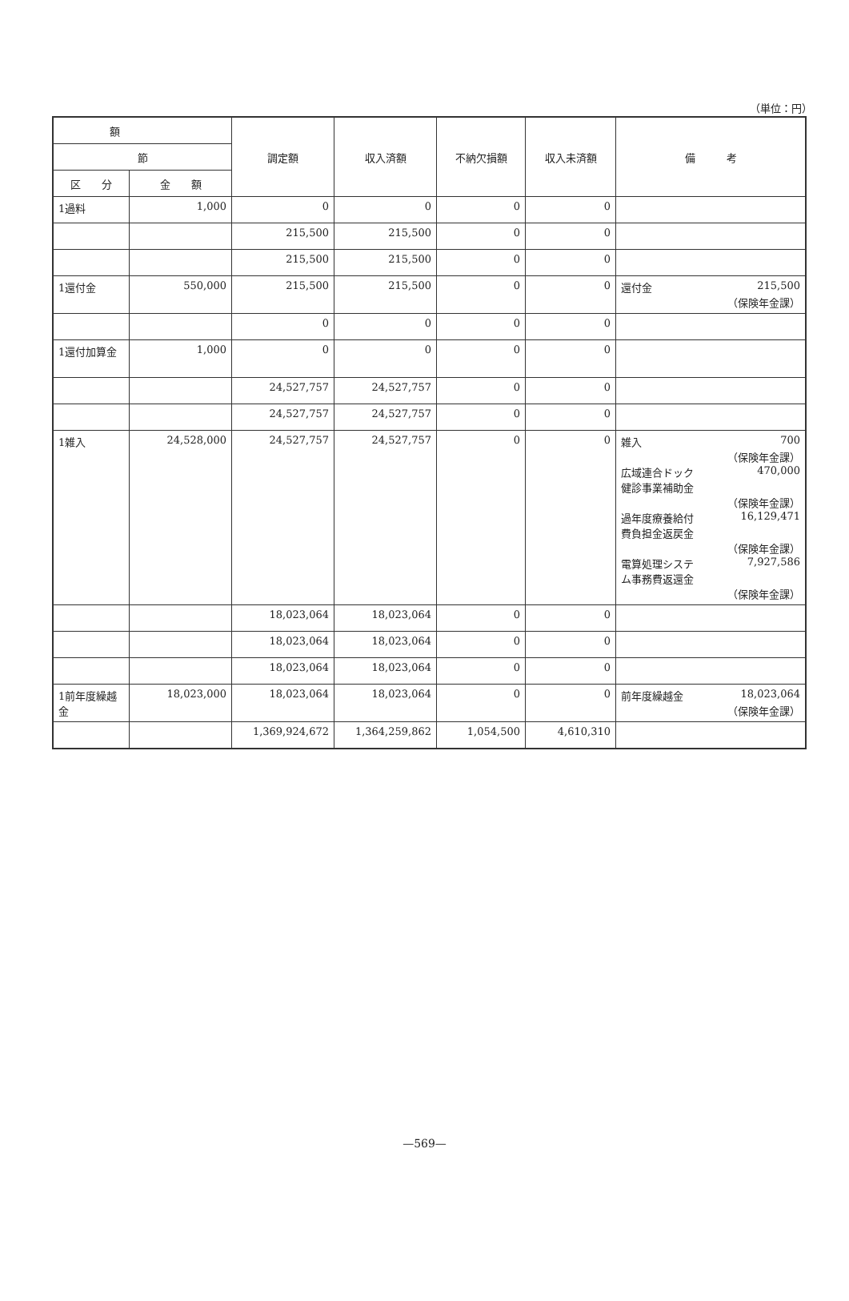（単位：円）
| 額 | | 調定額 | 収入済額 | 不納欠損額 | 収入未済額 | 備 考 |
| --- | --- | --- | --- | --- | --- | --- |
| 節 | | | | | | |
| 区 分 | 金 額 | | | | | |
| 1過料 | 1,000 | 0 | 0 | 0 | 0 | |
| | | 215,500 | 215,500 | 0 | 0 | |
| | | 215,500 | 215,500 | 0 | 0 | |
| 1還付金 | 550,000 | 215,500 | 215,500 | 0 | 0 | 還付金 215,500 （保険年金課） |
| | | 0 | 0 | 0 | 0 | |
| 1還付加算金 | 1,000 | 0 | 0 | 0 | 0 | |
| | | 24,527,757 | 24,527,757 | 0 | 0 | |
| | | 24,527,757 | 24,527,757 | 0 | 0 | |
| 1雑入 | 24,528,000 | 24,527,757 | 24,527,757 | 0 | 0 | 雑入 700 （保険年金課） 広域連合ドック 健診事業補助金 470,000 （保険年金課） 過年度療養給付 費負担金返戻金 16,129,471 （保険年金課） 電算処理システ ム事務費返還金 7,927,586 （保険年金課） |
| | | 18,023,064 | 18,023,064 | 0 | 0 | |
| | | 18,023,064 | 18,023,064 | 0 | 0 | |
| | | 18,023,064 | 18,023,064 | 0 | 0 | |
| 1前年度繰越金 | 18,023,000 | 18,023,064 | 18,023,064 | 0 | 0 | 前年度繰越金 18,023,064 （保険年金課） |
| | | 1,369,924,672 | 1,364,259,862 | 1,054,500 | 4,610,310 | |
—569—